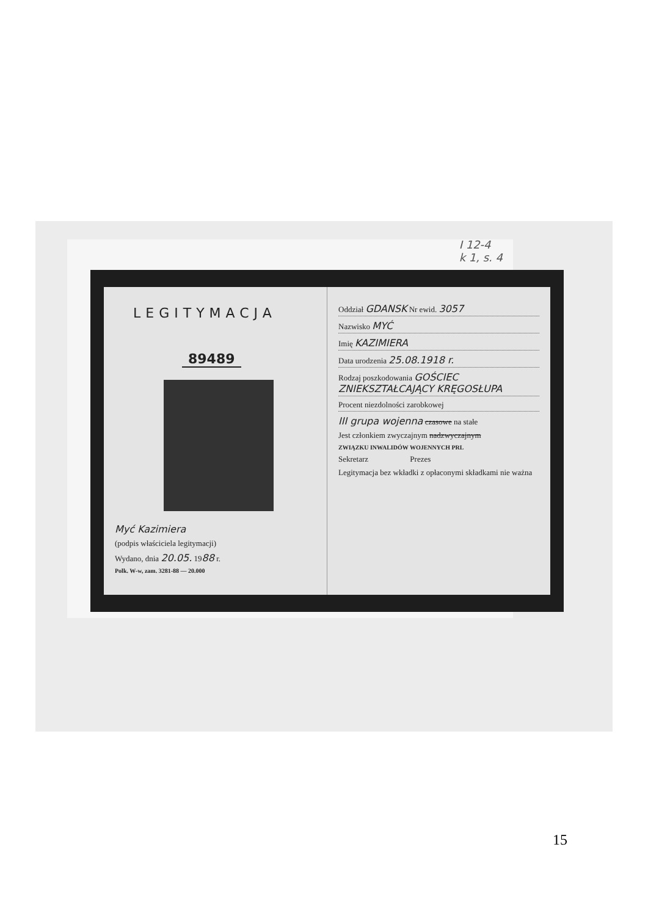I 12-4
k 1, s. 4
LEGITYMACJA
89489
Myć Kazimiera
(podpis właściciela legitymacji)
Wydano, dnia 20.05. 1988 r.
Polk. W-w, zam. 3281-88 — 20.000
Oddział GDANSK Nr ewid. 3057
Nazwisko MYĆ
Imię KAZIMIERA
Data urodzenia 25.08.1918 r.
Rodzaj poszkodowania GOŚCIEC ZNIEKSZTAŁCAJĄCY KRĘGOSŁUPA
Procent niezdolności zarobkowej
III grupa wojenna czasowe na stałe
Jest członkiem zwyczajnym nadzwyczajnym
ZWIĄZKU INWALIDÓW WOJENNYCH PRL
Sekretarz Prezes
Legitymacja bez wkładki z opłaconymi składkami nie ważna
15